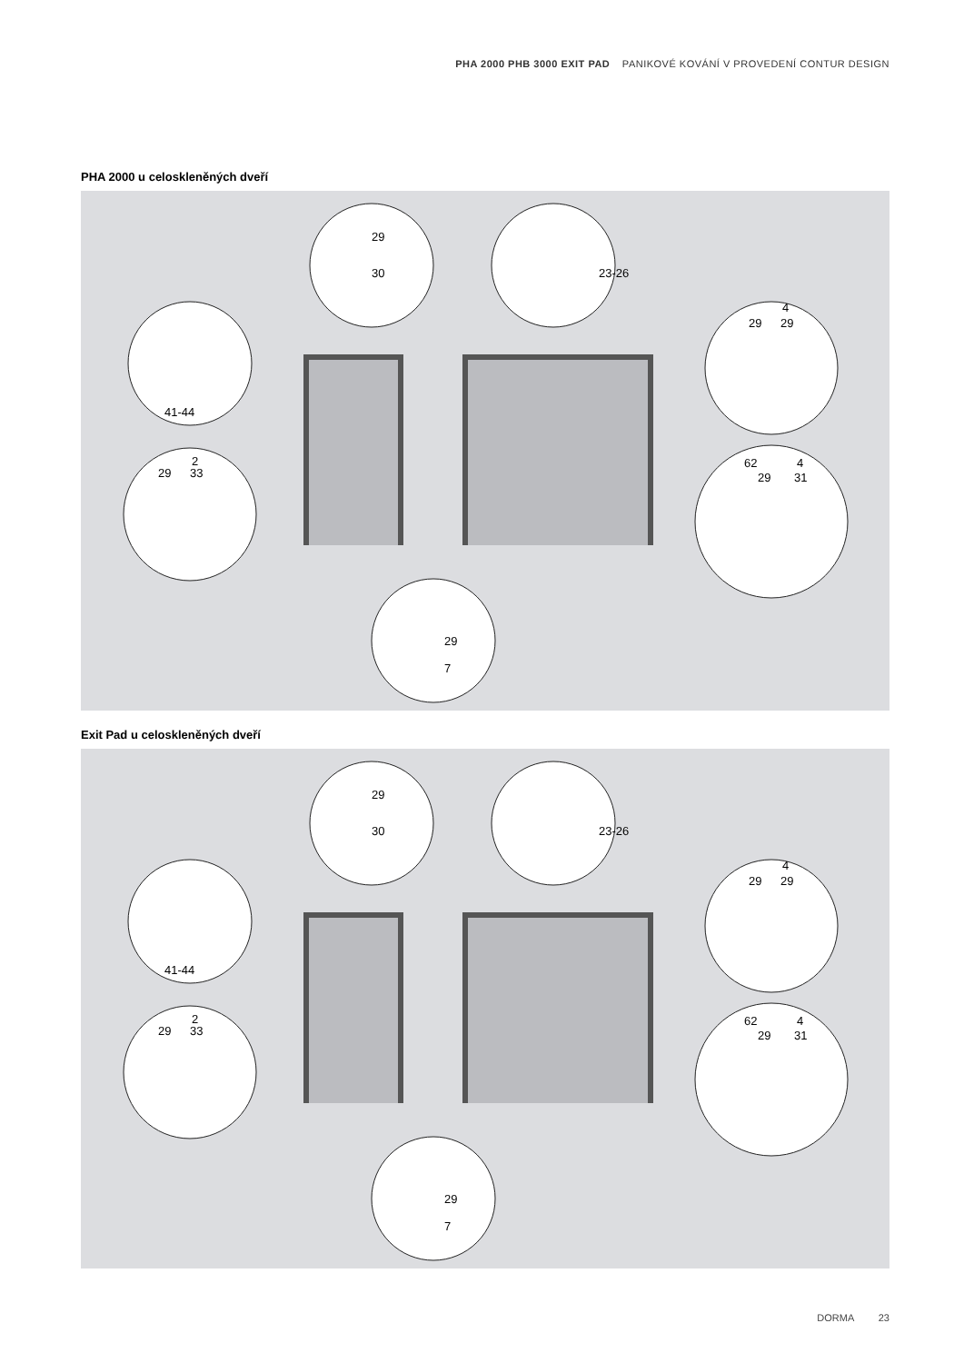PHA 2000 PHB 3000 EXIT PAD PANIKOVÉ KOVÁNÍ V PROVEDENÍ CONTUR DESIGN
PHA 2000 u celoskleněných dveří
41-44
29
33
2
29
29
4
62
29
31
4
29
30
23-26
29
7
Exit Pad u celoskleněných dveří
41-44
29
33
2
29
29
4
62
29
31
4
29
30
23-26
29
7
DORMA 23